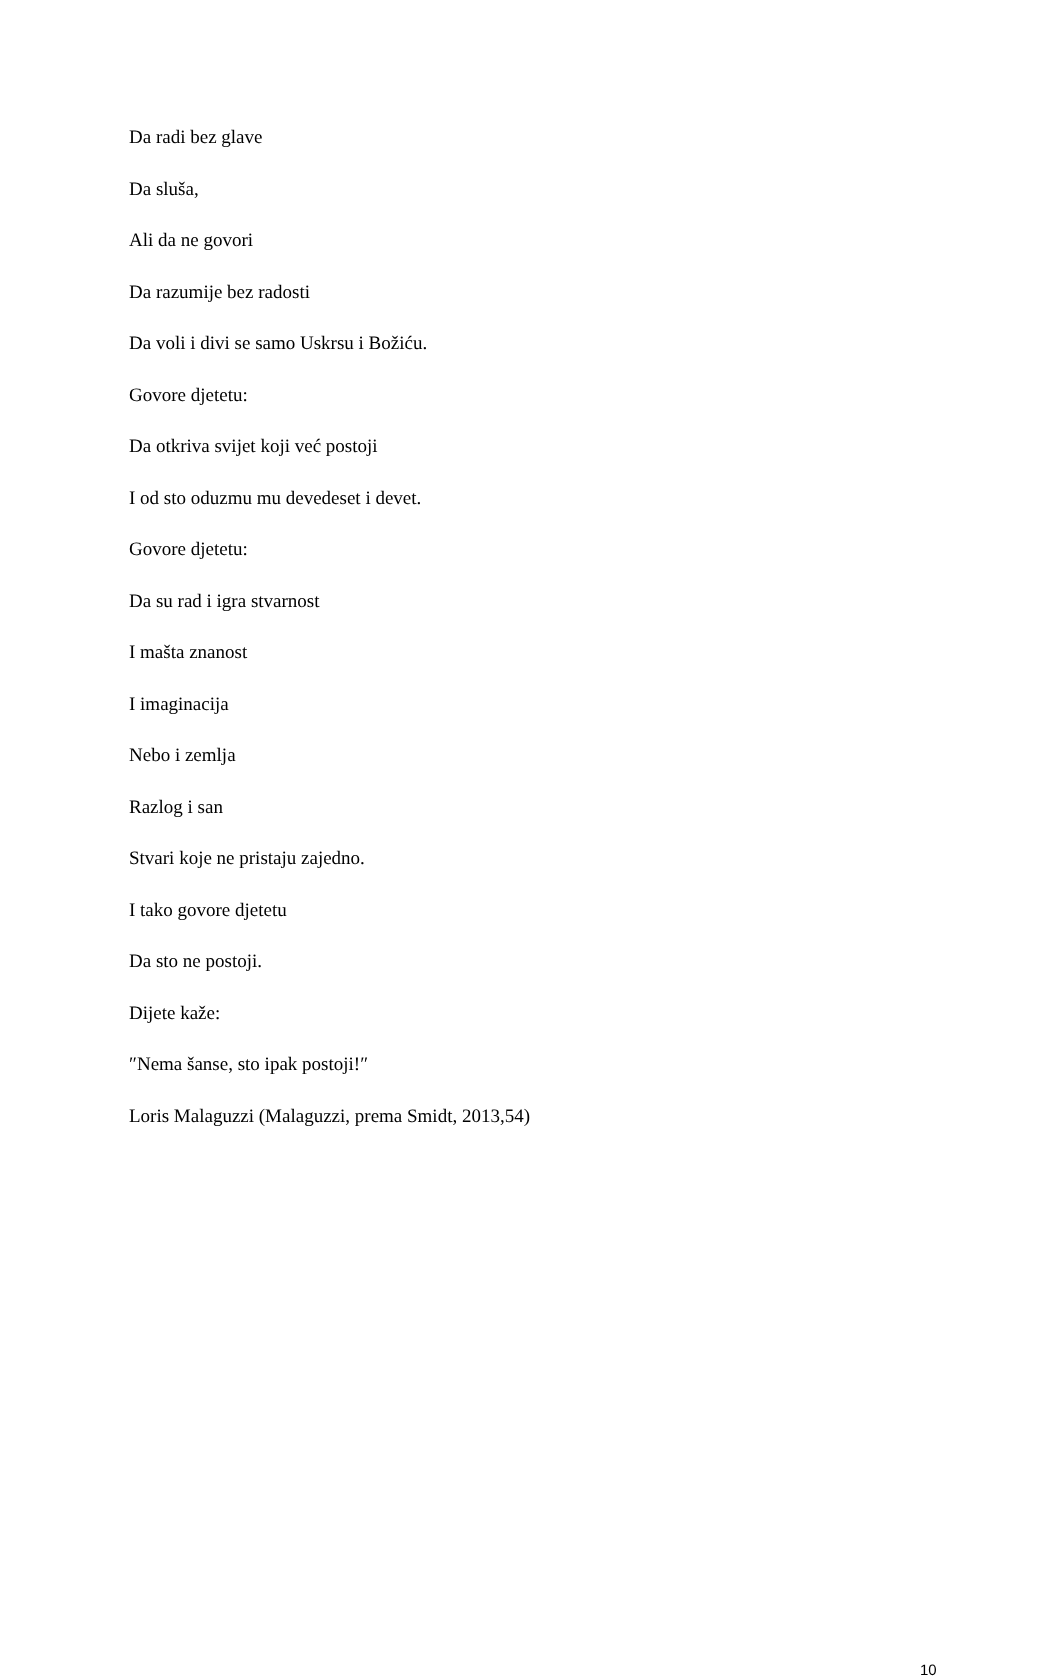Da radi bez glave
Da sluša,
Ali da ne govori
Da razumije bez radosti
Da voli i divi se samo Uskrsu i Božiću.
Govore djetetu:
Da otkriva svijet koji već postoji
I od sto oduzmu mu devedeset i devet.
Govore djetetu:
Da su rad i igra stvarnost
I mašta znanost
I imaginacija
Nebo i zemlja
Razlog i san
Stvari koje ne pristaju zajedno.
I tako govore djetetu
Da sto ne postoji.
Dijete kaže:
″Nema šanse, sto ipak postoji!″
Loris Malaguzzi (Malaguzzi, prema Smidt, 2013,54)
10